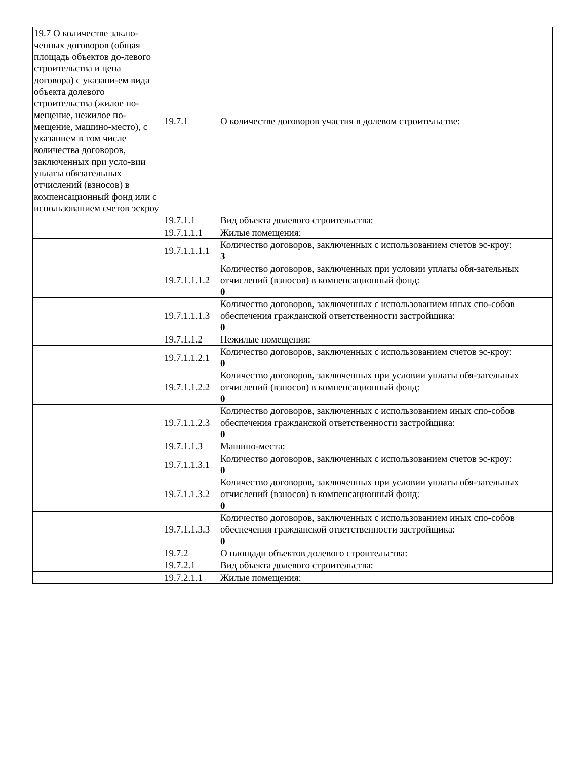| 19.7 О количестве заклю-ченных договоров (общая площадь объектов до-левого строительства и цена договора) с указани-ем вида объекта долевого строительства (жилое по-мещение, нежилое по-мещение, машино-место), с указанием в том числе количества договоров, заключенных при усло-вии уплаты обязательных отчислений (взносов) в компенсационный фонд или с использованием счетов эскроу | 19.7.1 | О количестве договоров участия в долевом строительстве: |
| | 19.7.1.1 | Вид объекта долевого строительства: |
| | 19.7.1.1.1 | Жилые помещения: |
| | 19.7.1.1.1.1 | Количество договоров, заключенных с использованием счетов эс-кроу: 3 |
| | 19.7.1.1.1.2 | Количество договоров, заключенных при условии уплаты обя-зательных отчислений (взносов) в компенсационный фонд: 0 |
| | 19.7.1.1.1.3 | Количество договоров, заключенных с использованием иных спо-собов обеспечения гражданской ответственности застройщика: 0 |
| | 19.7.1.1.2 | Нежилые помещения: |
| | 19.7.1.1.2.1 | Количество договоров, заключенных с использованием счетов эс-кроу: 0 |
| | 19.7.1.1.2.2 | Количество договоров, заключенных при условии уплаты обя-зательных отчислений (взносов) в компенсационный фонд: 0 |
| | 19.7.1.1.2.3 | Количество договоров, заключенных с использованием иных спо-собов обеспечения гражданской ответственности застройщика: 0 |
| | 19.7.1.1.3 | Машино-места: |
| | 19.7.1.1.3.1 | Количество договоров, заключенных с использованием счетов эс-кроу: 0 |
| | 19.7.1.1.3.2 | Количество договоров, заключенных при условии уплаты обя-зательных отчислений (взносов) в компенсационный фонд: 0 |
| | 19.7.1.1.3.3 | Количество договоров, заключенных с использованием иных спо-собов обеспечения гражданской ответственности застройщика: 0 |
| | 19.7.2 | О площади объектов долевого строительства: |
| | 19.7.2.1 | Вид объекта долевого строительства: |
| | 19.7.2.1.1 | Жилые помещения: |